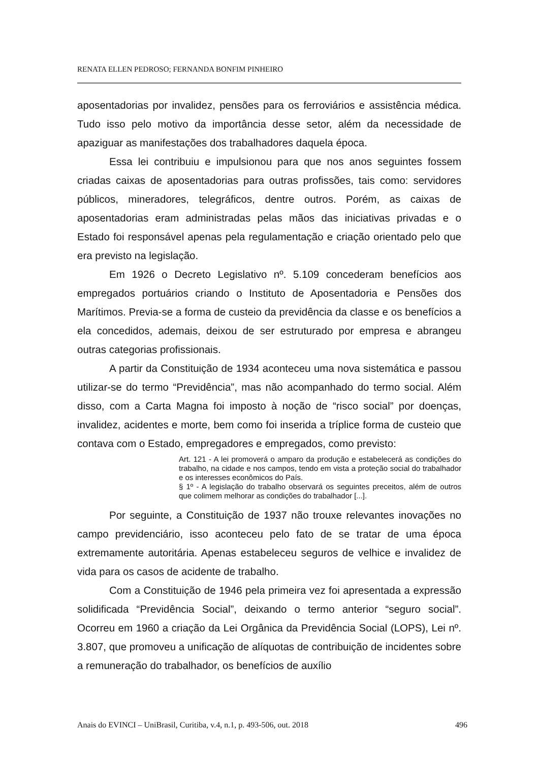RENATA ELLEN PEDROSO; FERNANDA BONFIM PINHEIRO
aposentadorias por invalidez, pensões para os ferroviários e assistência médica. Tudo isso pelo motivo da importância desse setor, além da necessidade de apaziguar as manifestações dos trabalhadores daquela época.
Essa lei contribuiu e impulsionou para que nos anos seguintes fossem criadas caixas de aposentadorias para outras profissões, tais como: servidores públicos, mineradores, telegráficos, dentre outros. Porém, as caixas de aposentadorias eram administradas pelas mãos das iniciativas privadas e o Estado foi responsável apenas pela regulamentação e criação orientado pelo que era previsto na legislação.
Em 1926 o Decreto Legislativo nº. 5.109 concederam benefícios aos empregados portuários criando o Instituto de Aposentadoria e Pensões dos Marítimos. Previa-se a forma de custeio da previdência da classe e os benefícios a ela concedidos, ademais, deixou de ser estruturado por empresa e abrangeu outras categorias profissionais.
A partir da Constituição de 1934 aconteceu uma nova sistemática e passou utilizar-se do termo “Previdência”, mas não acompanhado do termo social. Além disso, com a Carta Magna foi imposto à noção de “risco social” por doenças, invalidez, acidentes e morte, bem como foi inserida a tríplice forma de custeio que contava com o Estado, empregadores e empregados, como previsto:
Art. 121 - A lei promoverá o amparo da produção e estabelecerá as condições do trabalho, na cidade e nos campos, tendo em vista a proteção social do trabalhador e os interesses econômicos do País.
§ 1º - A legislação do trabalho observará os seguintes preceitos, além de outros que colimem melhorar as condições do trabalhador [...].
Por seguinte, a Constituição de 1937 não trouxe relevantes inovações no campo previdenciário, isso aconteceu pelo fato de se tratar de uma época extremamente autoritária. Apenas estabeleceu seguros de velhice e invalidez de vida para os casos de acidente de trabalho.
Com a Constituição de 1946 pela primeira vez foi apresentada a expressão solidificada “Previdência Social”, deixando o termo anterior “seguro social”. Ocorreu em 1960 a criação da Lei Orgânica da Previdência Social (LOPS), Lei nº. 3.807, que promoveu a unificação de alíquotas de contribuição de incidentes sobre a remuneração do trabalhador, os benefícios de auxílio
Anais do EVINCI – UniBrasil, Curitiba, v.4, n.1, p. 493-506, out. 2018 496